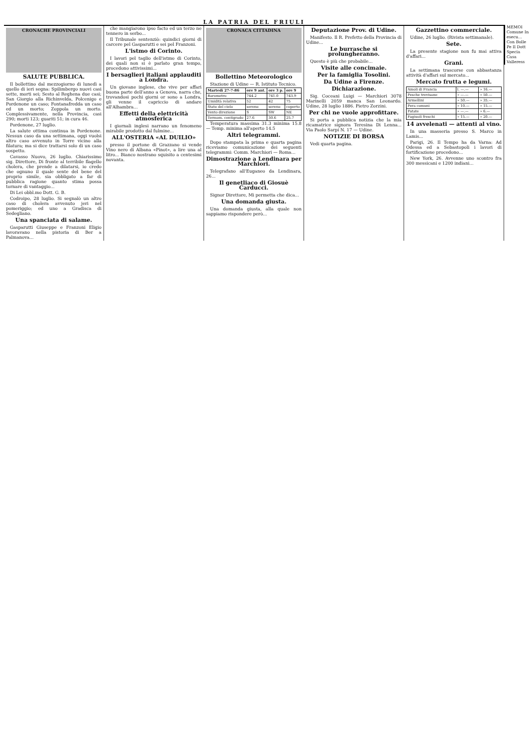LA PATRIA DEL FRIULI
CRONACHE PROVINCIALI
SALUTE PUBBLICA.
Il bollettino dal mezzogiorno di lunedì a quello di ieri segna: Spilimbergo nuovi casi sette, morti sei; Sesto al Reghena due casi; San Giorgio alla Richinvelda, Polcenigo e Pordenone un caso; Fontanafredda un caso ed un morto; Zoppola un morto. Complessivamente, nella Provincia, casi 290; morti 123; guariti 51; in cura 46.
Pordenone, 27 luglio.
La salute ottima continua in Pordenone. Nessun caso da una settimana, oggi vuolsi altro caso avvenuto in Torre vicino alla filatura; ma si dice trattarsi solo di un caso sospetto.
Cavasso Nuovo, 26 luglio. Chiarissimo sig. Direttore, Di fronte al terribile flagello cholera, che prende a dilatarsi, io credo che ognuno il quale sente del bene del proprio simile, sia obbligato a far di pubblica ragione quanto stima possa tornare di vantaggio...
Di Lei obbl.mo Dott. G. B.
Codroipo, 28 luglio. Si segnalò un altro caso di cholera avvenuto jeri nel pomeriggio; ed uno a Gradisca di Sedegliano.
Una spanciata di salame.
Gasparutti Giuseppe e Franzoni Eligio lavoravano nella pistoria di Ber a Palmanova...
che mangiarono ipso facto ed un terzo ne tennero in serbo...
Il Tribunale sentenziò: quindici giorni di carcere pel Gasparutti e sei pel Franzoni.
L'istmo di Corinto.
I lavori pel taglio dell'istmo di Corinto, dei quali non si è parlato gran tempo, procedono attivissimi...
I bersaglieri italiani applauditi a Londra.
Un giovane inglese, che vive per affari buona parte dell'anno a Genova, narra che, trovandosi pochi giorni or sono a Londra, gli venne il capriccio di andare all'Alhambra...
Effetti della elettricità atmosferica
I giornali inglesi narrano un fenomeno mirabile prodotto dal fulmine...
ALL'OSTERIA «AL DUILIO»
presso il portone di Grazzano si vende Vino nero di Albana «Pinot», a lire una al litro... Bianco nostrano squisito a centesimi novanta.
CRONACA CITTADINA
Bollettino Meteorologico
Stazione di Udine — R. Istituto Tecnico.
| Martedì 27-7-86 | ore 9 ant. | ore 3 p. | ore 9 |
| --- | --- | --- | --- |
| Barometro | 744.2 | 741.0 | 743.9 |
| Umidità relativa | 52 | 42 | 75 |
| Stato del cielo | sereno | sereno | coperto |
| Vento direzione | S | SW | NE |
| Termom. centigrado | 27.6 | 30.6 | 25.7 |
Temperatura massima 31.3 minima 15.8 — Temp. minima all'aperto 14.5
Altri telegrammi.
Dopo stampata la prima e quarta pagina riceviamo comunicazione dei seguenti telegrammi: Comm. Marchiori — Roma...
Dimostrazione a Lendinara per Marchiori.
Telegrafano all'Euganeo da Lendinara, 26...
Il genetliaco di Giosuè Carducci.
Signor Direttore, Mi permetta che dica...
Una domanda giusta.
Una domanda giusta, alla quale non sappiamo rispondere però...
Deputazione Prov. di Udine.
Manifesto. Il R. Prefetto della Provincia di Udine...
Le burrasche si prolungheranno.
Questo è più che probabile...
Visite alle concimaie.
Per la famiglia Tosolini.
Da Udine a Firenze.
Dichiarazione.
Sig. Coceani Luigi — Marchiori 3078 Marinelli 2059 manca San Leonardo. Udine, 28 luglio 1886. Pietro Zorzini.
Per chi ne vuole approfittare.
Si porta a pubblica notizia che la mia ricamatrice signora Teresina Di Lenna... Via Paolo Sarpi N. 17 — Udine.
NOTIZIE DI BORSA
Vedi quarta pagina.
Gazzettino commerciale.
Udine, 26 luglio. (Rivista settimanale).
Sete.
La presente stagione non fu mai attiva d'affari...
Grani.
La settimana trascorse con abbastanza attività d'affari sul mercato...
Mercato frutta e legumi.
| Amoli di Francia | l. —.— | » 16.— |
| Pesche trevisane | » —.— | » 50.— |
| Armellini | » 50.— | » 35.— |
| Pera comuni | » 10.— | » 15.— |
| Patate | » —.— | » 6.— |
| Fagiuoli freschi | » 15.— | » 20.— |
14 avvelenati — attenti al vino.
In una masseria presso S. Marco in Lamis...
Parigi, 26. Il Tempo ha da Varna: Ad Odessa ed a Sebastopoli i lavori di fortificazione procedono...
New York, 26. Avvenne uno scontro fra 300 messicani e 1200 indiani...
MEMOI Comune In esecu... Con Bolle Pe Il Dott Specia Casa Valleress